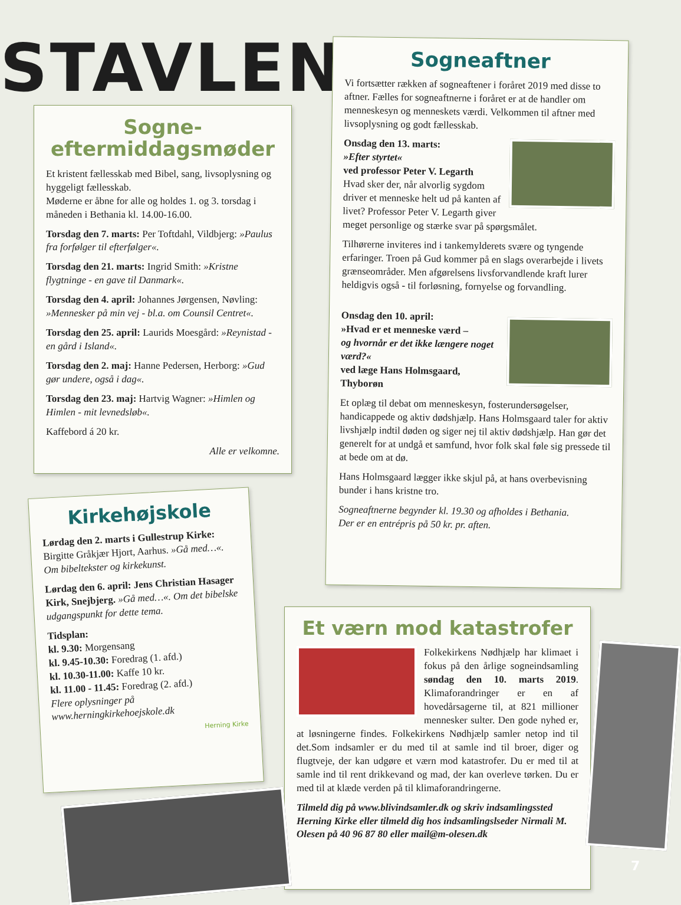STAVLEN
Sogne-
eftermiddagsmøder
Et kristent fællesskab med Bibel, sang, livsoplysning og hyggeligt fællesskab.
Møderne er åbne for alle og holdes 1. og 3. torsdag i måneden i Bethania kl. 14.00-16.00.
Torsdag den 7. marts: Per Toftdahl, Vildbjerg: »Paulus fra forfølger til efterfølger«.
Torsdag den 21. marts: Ingrid Smith: »Kristne flygtninge - en gave til Danmark«.
Torsdag den 4. april: Johannes Jørgensen, Nøvling: »Mennesker på min vej - bl.a. om Counsil Centret«.
Torsdag den 25. april: Laurids Moesgård: »Reynistad - en gård i Island«.
Torsdag den 2. maj: Hanne Pedersen, Herborg: »Gud gør undere, også i dag«.
Torsdag den 23. maj: Hartvig Wagner: »Himlen og Himlen - mit levnedsløb«.
Kaffebord á 20 kr.
Alle er velkomne.
Kirkehøjskole
Lørdag den 2. marts i Gullestrup Kirke: Birgitte Gråkjær Hjort, Aarhus. »Gå med…«. Om bibeltekster og kirkekunst.
Lørdag den 6. april: Jens Christian Hasager Kirk, Snejbjerg. »Gå med…«. Om det bibelske udgangspunkt for dette tema.
Tidsplan:
kl. 9.30: Morgensang
kl. 9.45-10.30: Foredrag (1. afd.)
kl. 10.30-11.00: Kaffe 10 kr.
kl. 11.00 - 11.45: Foredrag (2. afd.)
Flere oplysninger på www.herningkirkehoejskole.dk
Herning Kirke
Sogneaftner
Vi fortsætter rækken af sogneaftener i foråret 2019 med disse to aftner. Fælles for sogneaftnerne i foråret er at de handler om menneskesyn og menneskets værdi. Velkommen til aftner med livsoplysning og godt fællesskab.
Onsdag den 13. marts:
»Efter styrtet«
ved professor Peter V. Legarth
Hvad sker der, når alvorlig sygdom driver et menneske helt ud på kanten af livet? Professor Peter V. Legarth giver meget personlige og stærke svar på spørgsmålet.
Tilhørerne inviteres ind i tankemylderets svære og tyngende erfaringer. Troen på Gud kommer på en slags overarbejde i livets grænseområder. Men afgørelsens livsforvandlende kraft lurer heldigvis også - til forløsning, fornyelse og forvandling.
Onsdag den 10. april:
»Hvad er et menneske værd –
og hvornår er det ikke længere noget værd?«
ved læge Hans Holmsgaard, Thyborøn
Et oplæg til debat om menneskesyn, fosterundersøgelser, handicappede og aktiv dødshjælp. Hans Holmsgaard taler for aktiv livshjælp indtil døden og siger nej til aktiv dødshjælp. Han gør det generelt for at undgå et samfund, hvor folk skal føle sig pressede til at bede om at dø.
Hans Holmsgaard lægger ikke skjul på, at hans overbevisning bunder i hans kristne tro.
Sogneaftnerne begynder kl. 19.30 og afholdes i Bethania.
Der er en entrépris på 50 kr. pr. aften.
Et værn mod katastrofer
Folkekirkens Nødhjælp har klimaet i fokus på den årlige sogneindsamling søndag den 10. marts 2019. Klimaforandringer er en af hovedårsagerne til, at 821 millioner mennesker sulter. Den gode nyhed er, at løsningerne findes. Folkekirkens Nødhjælp samler netop ind til det.Som indsamler er du med til at samle ind til broer, diger og flugtveje, der kan udgøre et værn mod katastrofer. Du er med til at samle ind til rent drikkevand og mad, der kan overleve tørken. Du er med til at klæde verden på til klimaforandringerne.
Tilmeld dig på www.blivindsamler.dk og skriv indsamlingssted Herning Kirke eller tilmeld dig hos indsamlingslseder Nirmali M. Olesen på 40 96 87 80 eller mail@m-olesen.dk
7